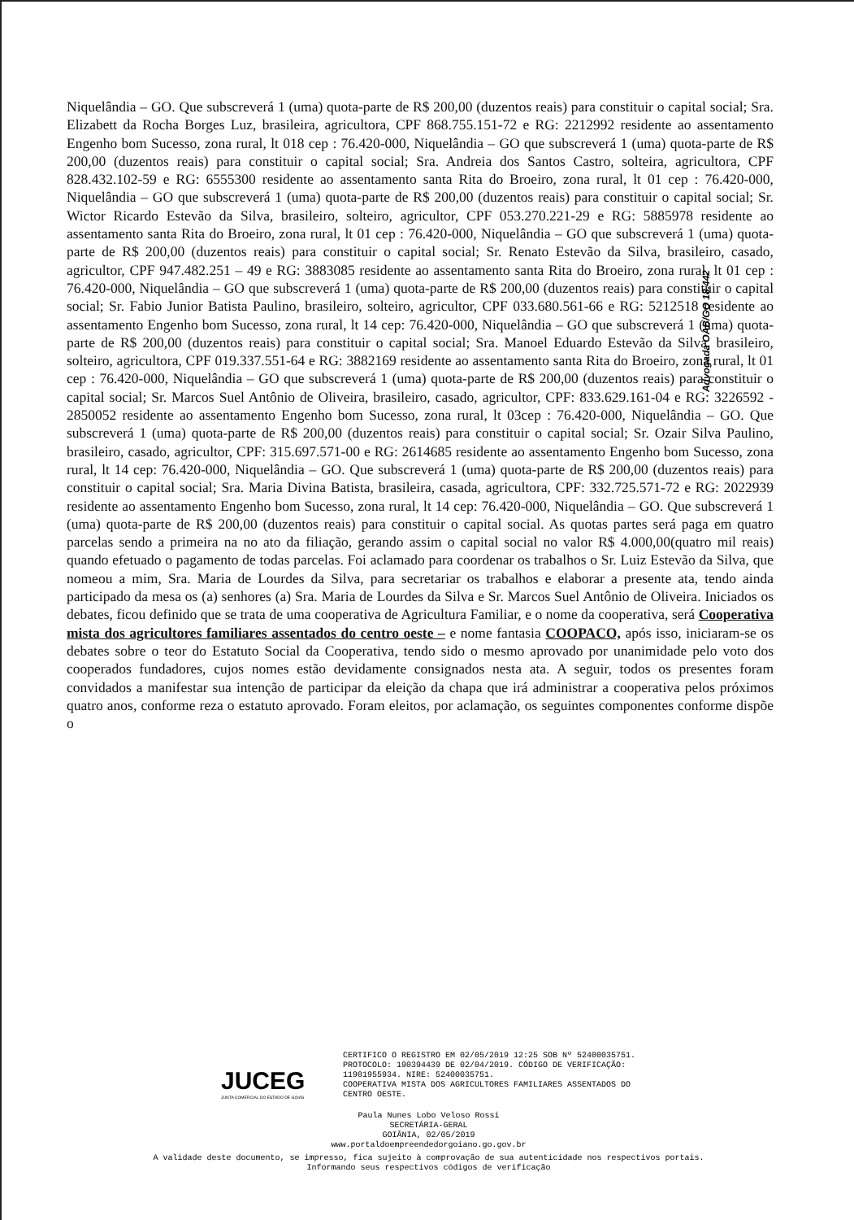Niquelândia – GO. Que subscreverá 1 (uma) quota-parte de R$ 200,00 (duzentos reais) para constituir o capital social; Sra. Elizabett da Rocha Borges Luz, brasileira, agricultora, CPF 868.755.151-72 e RG: 2212992 residente ao assentamento Engenho bom Sucesso, zona rural, lt 018 cep : 76.420-000, Niquelândia – GO que subscreverá 1 (uma) quota-parte de R$ 200,00 (duzentos reais) para constituir o capital social; Sra. Andreia dos Santos Castro, solteira, agricultora, CPF 828.432.102-59 e RG: 6555300 residente ao assentamento santa Rita do Broeiro, zona rural, lt 01 cep : 76.420-000, Niquelândia – GO que subscreverá 1 (uma) quota-parte de R$ 200,00 (duzentos reais) para constituir o capital social; Sr. Wictor Ricardo Estevão da Silva, brasileiro, solteiro, agricultor, CPF 053.270.221-29 e RG: 5885978 residente ao assentamento santa Rita do Broeiro, zona rural, lt 01 cep : 76.420-000, Niquelândia – GO que subscreverá 1 (uma) quota-parte de R$ 200,00 (duzentos reais) para constituir o capital social; Sr. Renato Estevão da Silva, brasileiro, casado, agricultor, CPF 947.482.251 – 49 e RG: 3883085 residente ao assentamento santa Rita do Broeiro, zona rural, lt 01 cep : 76.420-000, Niquelândia – GO que subscreverá 1 (uma) quota-parte de R$ 200,00 (duzentos reais) para constituir o capital social; Sr. Fabio Junior Batista Paulino, brasileiro, solteiro, agricultor, CPF 033.680.561-66 e RG: 5212518 residente ao assentamento Engenho bom Sucesso, zona rural, lt 14 cep: 76.420-000, Niquelândia – GO que subscreverá 1 (uma) quota-parte de R$ 200,00 (duzentos reais) para constituir o capital social; Sra. Manoel Eduardo Estevão da Silva, brasileiro, solteiro, agricultora, CPF 019.337.551-64 e RG: 3882169 residente ao assentamento santa Rita do Broeiro, zona rural, lt 01 cep : 76.420-000, Niquelândia – GO que subscreverá 1 (uma) quota-parte de R$ 200,00 (duzentos reais) para constituir o capital social; Sr. Marcos Suel Antônio de Oliveira, brasileiro, casado, agricultor, CPF: 833.629.161-04 e RG: 3226592 - 2850052 residente ao assentamento Engenho bom Sucesso, zona rural, lt 03cep : 76.420-000, Niquelândia – GO. Que subscreverá 1 (uma) quota-parte de R$ 200,00 (duzentos reais) para constituir o capital social; Sr. Ozair Silva Paulino, brasileiro, casado, agricultor, CPF: 315.697.571-00 e RG: 2614685 residente ao assentamento Engenho bom Sucesso, zona rural, lt 14 cep: 76.420-000, Niquelândia – GO. Que subscreverá 1 (uma) quota-parte de R$ 200,00 (duzentos reais) para constituir o capital social; Sra. Maria Divina Batista, brasileira, casada, agricultora, CPF: 332.725.571-72 e RG: 2022939 residente ao assentamento Engenho bom Sucesso, zona rural, lt 14 cep: 76.420-000, Niquelândia – GO. Que subscreverá 1 (uma) quota-parte de R$ 200,00 (duzentos reais) para constituir o capital social. As quotas partes será paga em quatro parcelas sendo a primeira na no ato da filiação, gerando assim o capital social no valor R$ 4.000,00(quatro mil reais) quando efetuado o pagamento de todas parcelas. Foi aclamado para coordenar os trabalhos o Sr. Luiz Estevão da Silva, que nomeou a mim, Sra. Maria de Lourdes da Silva, para secretariar os trabalhos e elaborar a presente ata, tendo ainda participado da mesa os (a) senhores (a) Sra. Maria de Lourdes da Silva e Sr. Marcos Suel Antônio de Oliveira. Iniciados os debates, ficou definido que se trata de uma cooperativa de Agricultura Familiar, e o nome da cooperativa, será Cooperativa mista dos agricultores familiares assentados do centro oeste – e nome fantasia COOPACO, após isso, iniciaram-se os debates sobre o teor do Estatuto Social da Cooperativa, tendo sido o mesmo aprovado por unanimidade pelo voto dos cooperados fundadores, cujos nomes estão devidamente consignados nesta ata. A seguir, todos os presentes foram convidados a manifestar sua intenção de participar da eleição da chapa que irá administrar a cooperativa pelos próximos quatro anos, conforme reza o estatuto aprovado. Foram eleitos, por aclamação, os seguintes componentes conforme dispõe o
Advogada OAB/GO 18.442
JUCEG
JUNTA COMERCIAL DO ESTADO DE GOIÁS
CERTIFICO O REGISTRO EM 02/05/2019 12:25 SOB Nº 52400035751.
PROTOCOLO: 190394439 DE 02/04/2019. CÓDIGO DE VERIFICAÇÃO:
11901955934. NIRE: 52400035751.
COOPERATIVA MISTA DOS AGRICULTORES FAMILIARES ASSENTADOS DO
CENTRO OESTE.
Paula Nunes Lobo Veloso Rossi
SECRETÁRIA-GERAL
GOIÂNIA, 02/05/2019
www.portaldoempreendedorgoiano.go.gov.br
A validade deste documento, se impresso, fica sujeito à comprovação de sua autenticidade nos respectivos portais.
Informando seus respectivos códigos de verificação